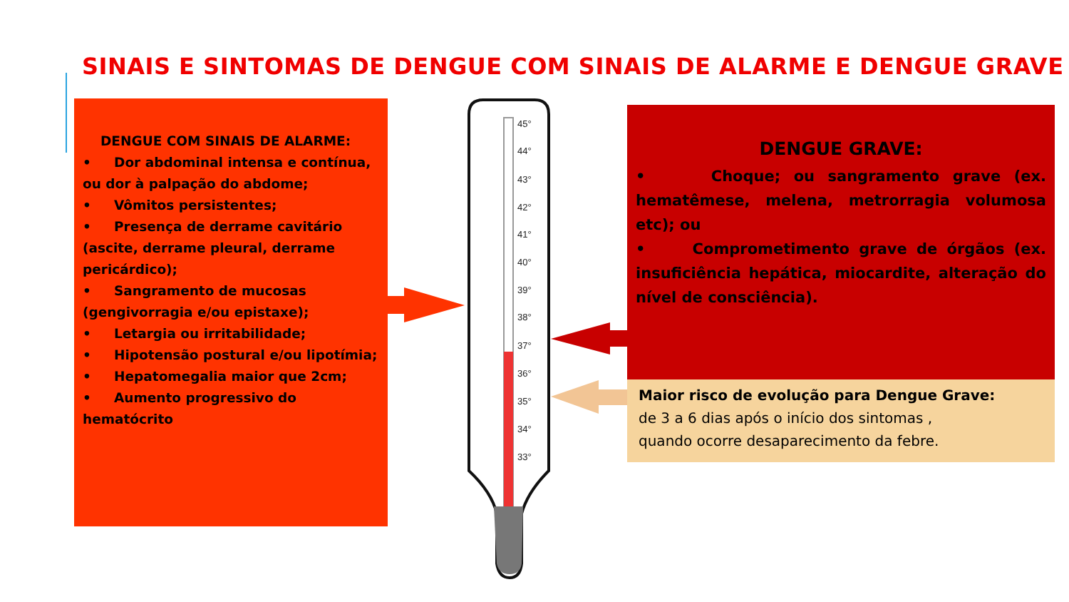SINAIS E SINTOMAS DE DENGUE COM SINAIS DE ALARME E DENGUE GRAVE
45°
44°
43°
42°
41°
40°
39°
38°
37°
36°
35°
34°
33°
DENGUE COM SINAIS DE ALARME:
• Dor abdominal intensa e contínua, ou dor à palpação do abdome;
• Vômitos persistentes;
• Presença de derrame cavitário (ascite, derrame pleural, derrame pericárdico);
• Sangramento de mucosas (gengivorragia e/ou epistaxe);
• Letargia ou irritabilidade;
• Hipotensão postural e/ou lipotímia;
• Hepatomegalia maior que 2cm;
• Aumento progressivo do hematócrito
DENGUE GRAVE:
• Choque; ou sangramento grave (ex. hematêmese, melena, metrorragia volumosa etc); ou
• Comprometimento grave de órgãos (ex. insuficiência hepática, miocardite, alteração do nível de consciência).
Maior risco de evolução para Dengue Grave:
de 3 a 6 dias após o início dos sintomas ,
quando ocorre desaparecimento da febre.